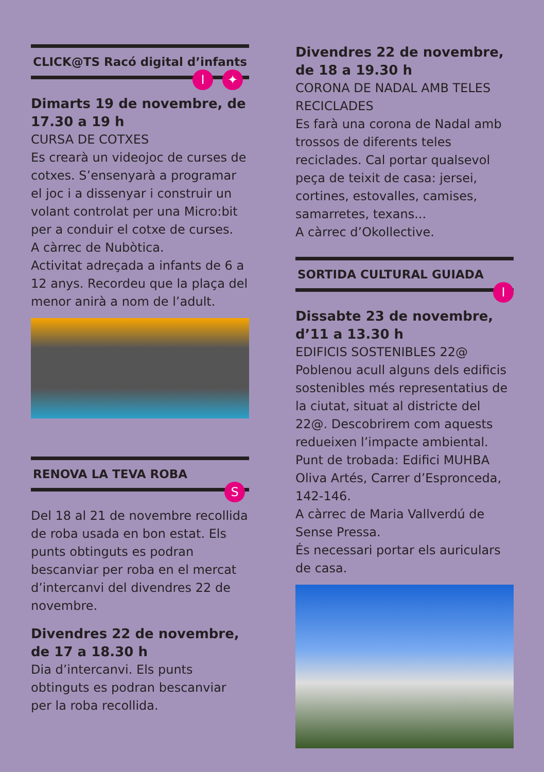CLICK@TS Racó digital d’infants
I ✦
Dimarts 19 de novembre, de 17.30 a 19 h
CURSA DE COTXES
Es crearà un videojoc de curses de cotxes. S’ensenyarà a programar el joc i a dissenyar i construir un volant controlat per una Micro:bit per a conduir el cotxe de curses.
A càrrec de Nubòtica.
Activitat adreçada a infants de 6 a 12 anys. Recordeu que la plaça del menor anirà a nom de l’adult.
RENOVA LA TEVA ROBA
S
Del 18 al 21 de novembre recollida de roba usada en bon estat. Els punts obtinguts es podran bescanviar per roba en el mercat d’intercanvi del divendres 22 de novembre.
Divendres 22 de novembre, de 17 a 18.30 h
Dia d’intercanvi. Els punts obtinguts es podran bescanviar per la roba recollida.
Divendres 22 de novembre, de 18 a 19.30 h
CORONA DE NADAL AMB TELES RECICLADES
Es farà una corona de Nadal amb trossos de diferents teles reciclades. Cal portar qualsevol peça de teixit de casa: jersei, cortines, estovalles, camises, samarretes, texans...
A càrrec d’Okollective.
SORTIDA CULTURAL GUIADA
I
Dissabte 23 de novembre, d’11 a 13.30 h
EDIFICIS SOSTENIBLES 22@
Poblenou acull alguns dels edificis sostenibles més representatius de la ciutat, situat al districte del 22@. Descobrirem com aquests redueixen l’impacte ambiental.
Punt de trobada: Edifici MUHBA Oliva Artés, Carrer d’Espronceda, 142-146.
A càrrec de Maria Vallverdú de Sense Pressa.
És necessari portar els auriculars de casa.